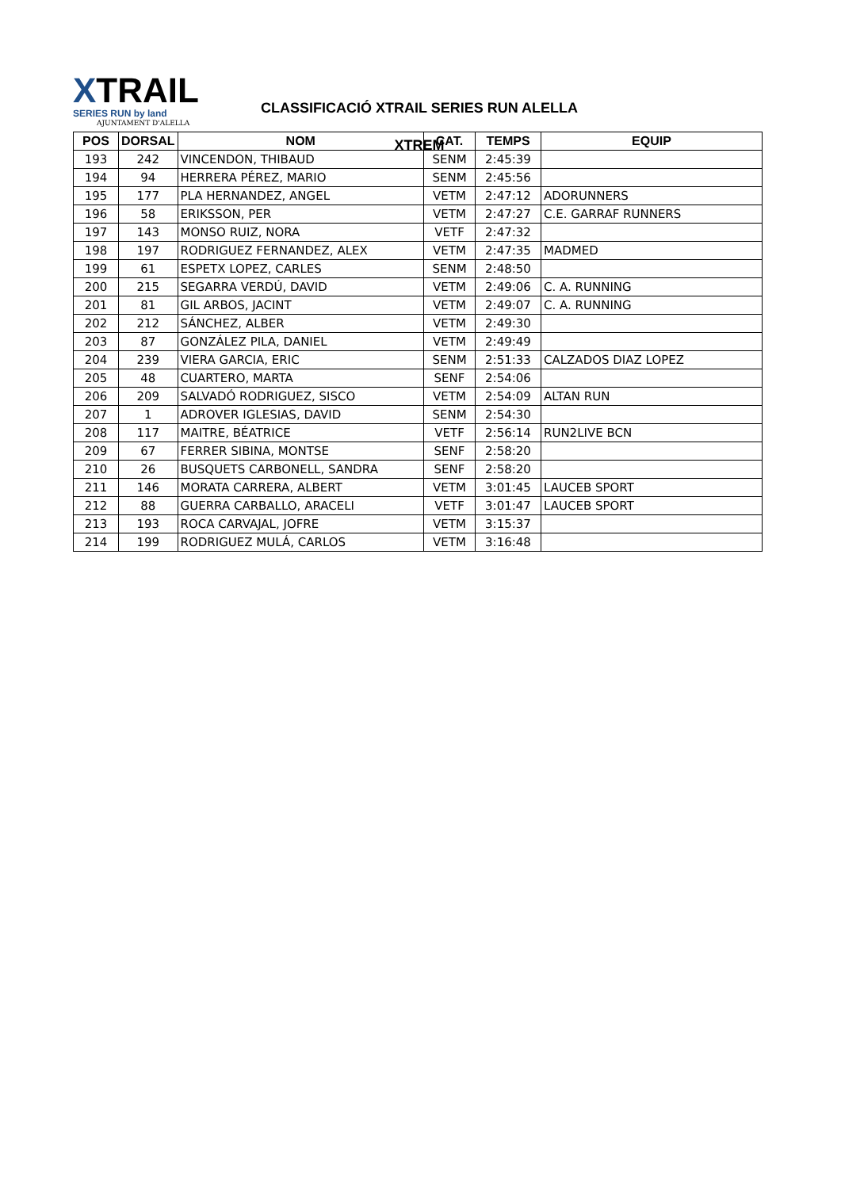XTRAIL
SERIES RUN by land
AJUNTAMENT D'ALELLA
CLASSIFICACIÓ XTRAIL SERIES RUN ALELLA
XTREM
| POS | DORSAL | NOM | CAT. | TEMPS | EQUIP |
| --- | --- | --- | --- | --- | --- |
| 193 | 242 | VINCENDON, THIBAUD | SENM | 2:45:39 | |
| 194 | 94 | HERRERA PÉREZ, MARIO | SENM | 2:45:56 | |
| 195 | 177 | PLA HERNANDEZ, ANGEL | VETM | 2:47:12 | ADORUNNERS |
| 196 | 58 | ERIKSSON, PER | VETM | 2:47:27 | C.E. GARRAF RUNNERS |
| 197 | 143 | MONSO RUIZ, NORA | VETF | 2:47:32 | |
| 198 | 197 | RODRIGUEZ FERNANDEZ, ALEX | VETM | 2:47:35 | MADMED |
| 199 | 61 | ESPETX LOPEZ, CARLES | SENM | 2:48:50 | |
| 200 | 215 | SEGARRA VERDÚ, DAVID | VETM | 2:49:06 | C. A. RUNNING |
| 201 | 81 | GIL ARBOS, JACINT | VETM | 2:49:07 | C. A. RUNNING |
| 202 | 212 | SÁNCHEZ, ALBER | VETM | 2:49:30 | |
| 203 | 87 | GONZÁLEZ PILA, DANIEL | VETM | 2:49:49 | |
| 204 | 239 | VIERA GARCIA, ERIC | SENM | 2:51:33 | CALZADOS DIAZ LOPEZ |
| 205 | 48 | CUARTERO, MARTA | SENF | 2:54:06 | |
| 206 | 209 | SALVADÓ RODRIGUEZ, SISCO | VETM | 2:54:09 | ALTAN RUN |
| 207 | 1 | ADROVER IGLESIAS, DAVID | SENM | 2:54:30 | |
| 208 | 117 | MAITRE, BÉATRICE | VETF | 2:56:14 | RUN2LIVE BCN |
| 209 | 67 | FERRER SIBINA, MONTSE | SENF | 2:58:20 | |
| 210 | 26 | BUSQUETS CARBONELL, SANDRA | SENF | 2:58:20 | |
| 211 | 146 | MORATA CARRERA, ALBERT | VETM | 3:01:45 | LAUCEB SPORT |
| 212 | 88 | GUERRA CARBALLO, ARACELI | VETF | 3:01:47 | LAUCEB SPORT |
| 213 | 193 | ROCA CARVAJAL, JOFRE | VETM | 3:15:37 | |
| 214 | 199 | RODRIGUEZ MULÁ, CARLOS | VETM | 3:16:48 | |